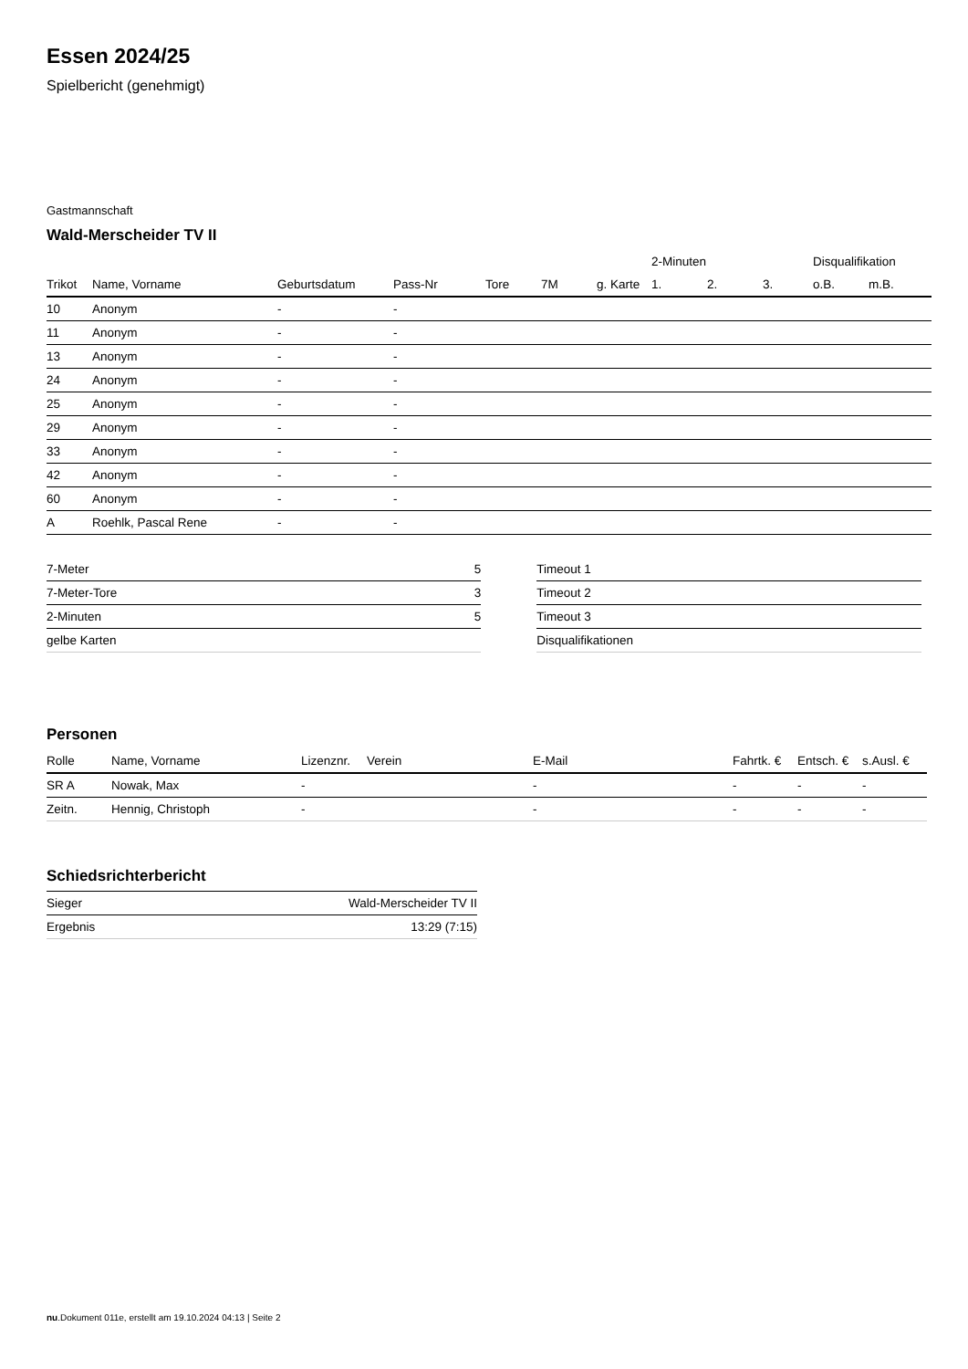Essen 2024/25
Spielbericht (genehmigt)
Gastmannschaft
Wald-Merscheider TV II
| | | | | | | | 2-Minuten | | | Disqualifikation | |
| --- | --- | --- | --- | --- | --- | --- | --- | --- | --- | --- | --- |
| Trikot | Name, Vorname | Geburtsdatum | Pass-Nr | Tore | 7M | g. Karte | 1. | 2. | 3. | o.B. | m.B. |
| 10 | Anonym | - | - | | | | | | | | |
| 11 | Anonym | - | - | | | | | | | | |
| 13 | Anonym | - | - | | | | | | | | |
| 24 | Anonym | - | - | | | | | | | | |
| 25 | Anonym | - | - | | | | | | | | |
| 29 | Anonym | - | - | | | | | | | | |
| 33 | Anonym | - | - | | | | | | | | |
| 42 | Anonym | - | - | | | | | | | | |
| 60 | Anonym | - | - | | | | | | | | |
| A | Roehlk, Pascal Rene | - | - | | | | | | | | |
| 7-Meter | 5 |
| 7-Meter-Tore | 3 |
| 2-Minuten | 5 |
| gelbe Karten | |
| Timeout 1 |
| Timeout 2 |
| Timeout 3 |
| Disqualifikationen |
Personen
| Rolle | Name, Vorname | Lizenznr. | Verein | E-Mail | Fahrtk. € | Entsch. € | s.Ausl. € |
| --- | --- | --- | --- | --- | --- | --- | --- |
| SR A | Nowak, Max | - | | - | - | - | - |
| Zeitn. | Hennig, Christoph | - | | - | - | - | - |
Schiedsrichterbericht
| Sieger | Wald-Merscheider TV II |
| Ergebnis | 13:29 (7:15) |
nu.Dokument 011e, erstellt am 19.10.2024 04:13 | Seite 2